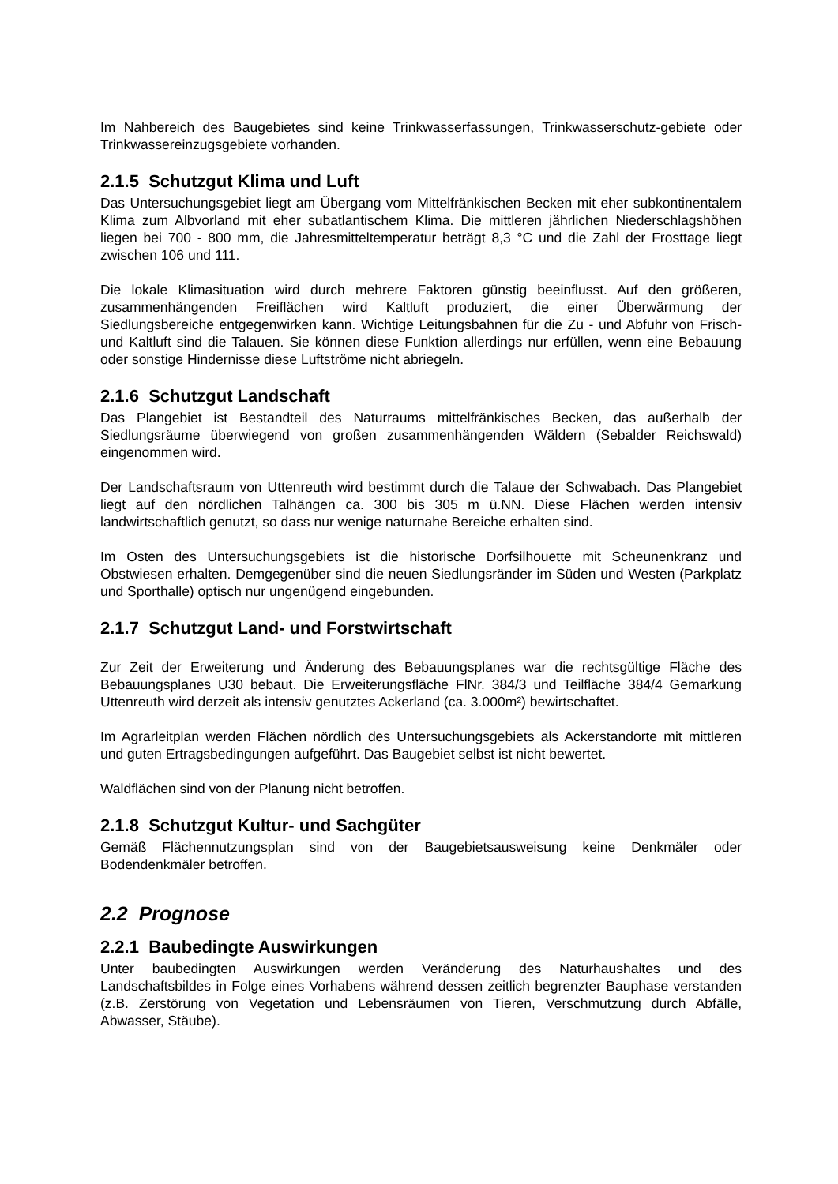Im Nahbereich des Baugebietes sind keine Trinkwasserfassungen, Trinkwasserschutz-gebiete oder Trinkwassereinzugsgebiete vorhanden.
2.1.5 Schutzgut Klima und Luft
Das Untersuchungsgebiet liegt am Übergang vom Mittelfränkischen Becken mit eher subkontinentalem Klima zum Albvorland mit eher subatlantischem Klima. Die mittleren jährlichen Niederschlagshöhen liegen bei 700 - 800 mm, die Jahresmitteltemperatur beträgt 8,3 °C und die Zahl der Frosttage liegt zwischen 106 und 111.
Die lokale Klimasituation wird durch mehrere Faktoren günstig beeinflusst. Auf den größeren, zusammenhängenden Freiflächen wird Kaltluft produziert, die einer Überwärmung der Siedlungsbereiche entgegenwirken kann. Wichtige Leitungsbahnen für die Zu - und Abfuhr von Frisch- und Kaltluft sind die Talauen. Sie können diese Funktion allerdings nur erfüllen, wenn eine Bebauung oder sonstige Hindernisse diese Luftströme nicht abriegeln.
2.1.6 Schutzgut Landschaft
Das Plangebiet ist Bestandteil des Naturraums mittelfränkisches Becken, das außerhalb der Siedlungsräume überwiegend von großen zusammenhängenden Wäldern (Sebalder Reichswald) eingenommen wird.
Der Landschaftsraum von Uttenreuth wird bestimmt durch die Talaue der Schwabach. Das Plangebiet liegt auf den nördlichen Talhängen ca. 300 bis 305 m ü.NN. Diese Flächen werden intensiv landwirtschaftlich genutzt, so dass nur wenige naturnahe Bereiche erhalten sind.
Im Osten des Untersuchungsgebiets ist die historische Dorfsilhouette mit Scheunenkranz und Obstwiesen erhalten. Demgegenüber sind die neuen Siedlungsränder im Süden und Westen (Parkplatz und Sporthalle) optisch nur ungenügend eingebunden.
2.1.7 Schutzgut Land- und Forstwirtschaft
Zur Zeit der Erweiterung und Änderung des Bebauungsplanes war die rechtsgültige Fläche des Bebauungsplanes U30 bebaut. Die Erweiterungsfläche FlNr. 384/3 und Teilfläche 384/4 Gemarkung Uttenreuth wird derzeit als intensiv genutztes Ackerland (ca. 3.000m²) bewirtschaftet.
Im Agrarleitplan werden Flächen nördlich des Untersuchungsgebiets als Ackerstandorte mit mittleren und guten Ertragsbedingungen aufgeführt. Das Baugebiet selbst ist nicht bewertet.
Waldflächen sind von der Planung nicht betroffen.
2.1.8 Schutzgut Kultur- und Sachgüter
Gemäß Flächennutzungsplan sind von der Baugebietsausweisung keine Denkmäler oder Bodendenkmäler betroffen.
2.2 Prognose
2.2.1 Baubedingte Auswirkungen
Unter baubedingten Auswirkungen werden Veränderung des Naturhaushaltes und des Landschaftsbildes in Folge eines Vorhabens während dessen zeitlich begrenzter Bauphase verstanden (z.B. Zerstörung von Vegetation und Lebensräumen von Tieren, Verschmutzung durch Abfälle, Abwasser, Stäube).